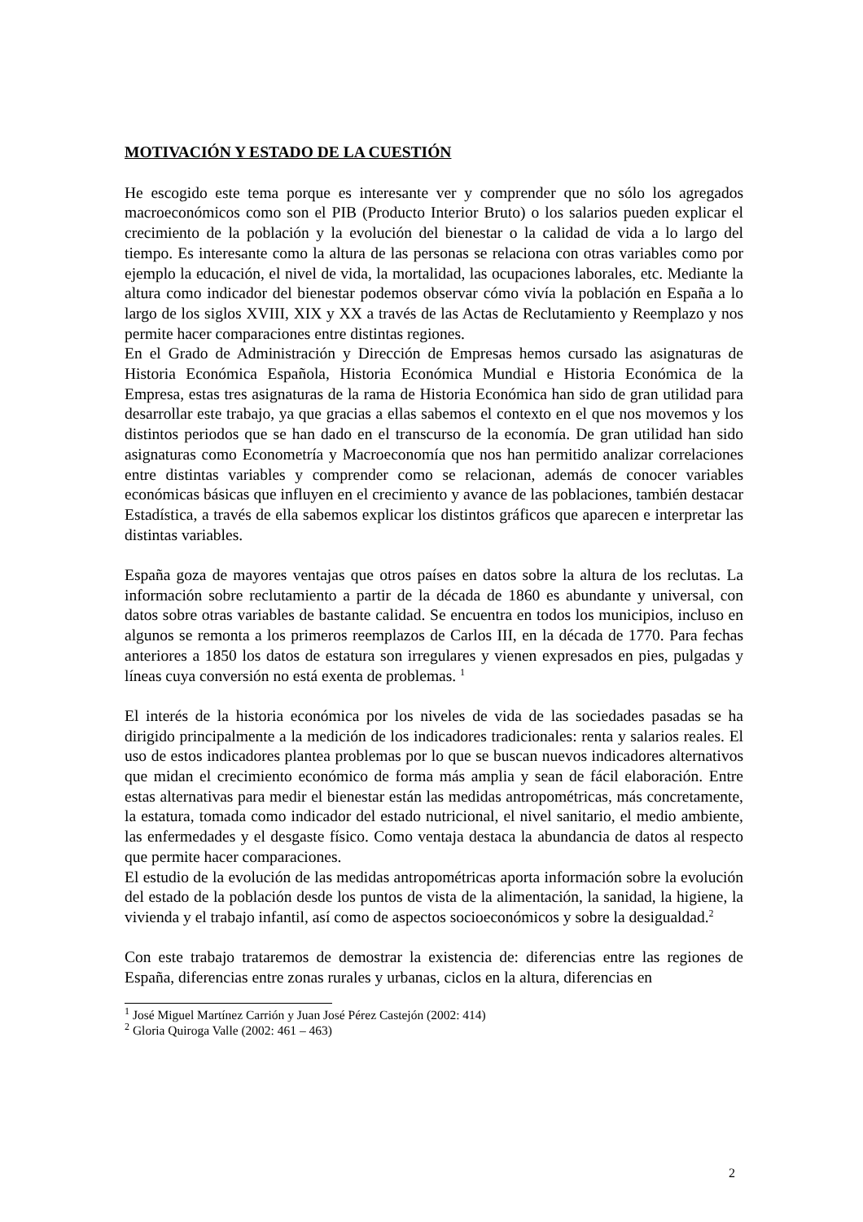MOTIVACIÓN Y ESTADO DE LA CUESTIÓN
He escogido este tema porque es interesante ver y comprender que no sólo los agregados macroeconómicos como son el PIB (Producto Interior Bruto) o los salarios pueden explicar el crecimiento de la población y la evolución del bienestar o la calidad de vida a lo largo del tiempo. Es interesante como la altura de las personas se relaciona con otras variables como por ejemplo la educación, el nivel de vida, la mortalidad, las ocupaciones laborales, etc. Mediante la altura como indicador del bienestar podemos observar cómo vivía la población en España a lo largo de los siglos XVIII, XIX y XX a través de las Actas de Reclutamiento y Reemplazo y nos permite hacer comparaciones entre distintas regiones.
En el Grado de Administración y Dirección de Empresas hemos cursado las asignaturas de Historia Económica Española, Historia Económica Mundial e Historia Económica de la Empresa, estas tres asignaturas de la rama de Historia Económica han sido de gran utilidad para desarrollar este trabajo, ya que gracias a ellas sabemos el contexto en el que nos movemos y los distintos periodos que se han dado en el transcurso de la economía. De gran utilidad han sido asignaturas como Econometría y Macroeconomía que nos han permitido analizar correlaciones entre distintas variables y comprender como se relacionan, además de conocer variables económicas básicas que influyen en el crecimiento y avance de las poblaciones, también destacar Estadística, a través de ella sabemos explicar los distintos gráficos que aparecen e interpretar las distintas variables.
España goza de mayores ventajas que otros países en datos sobre la altura de los reclutas. La información sobre reclutamiento a partir de la década de 1860 es abundante y universal, con datos sobre otras variables de bastante calidad. Se encuentra en todos los municipios, incluso en algunos se remonta a los primeros reemplazos de Carlos III, en la década de 1770. Para fechas anteriores a 1850 los datos de estatura son irregulares y vienen expresados en pies, pulgadas y líneas cuya conversión no está exenta de problemas. <sup>1</sup>
El interés de la historia económica por los niveles de vida de las sociedades pasadas se ha dirigido principalmente a la medición de los indicadores tradicionales: renta y salarios reales. El uso de estos indicadores plantea problemas por lo que se buscan nuevos indicadores alternativos que midan el crecimiento económico de forma más amplia y sean de fácil elaboración. Entre estas alternativas para medir el bienestar están las medidas antropométricas, más concretamente, la estatura, tomada como indicador del estado nutricional, el nivel sanitario, el medio ambiente, las enfermedades y el desgaste físico. Como ventaja destaca la abundancia de datos al respecto que permite hacer comparaciones.
El estudio de la evolución de las medidas antropométricas aporta información sobre la evolución del estado de la población desde los puntos de vista de la alimentación, la sanidad, la higiene, la vivienda y el trabajo infantil, así como de aspectos socioeconómicos y sobre la desigualdad.<sup>2</sup>
Con este trabajo trataremos de demostrar la existencia de: diferencias entre las regiones de España, diferencias entre zonas rurales y urbanas, ciclos en la altura, diferencias en
<sup>1</sup> José Miguel Martínez Carrión y Juan José Pérez Castejón (2002: 414)
<sup>2</sup> Gloria Quiroga Valle (2002: 461 – 463)
2